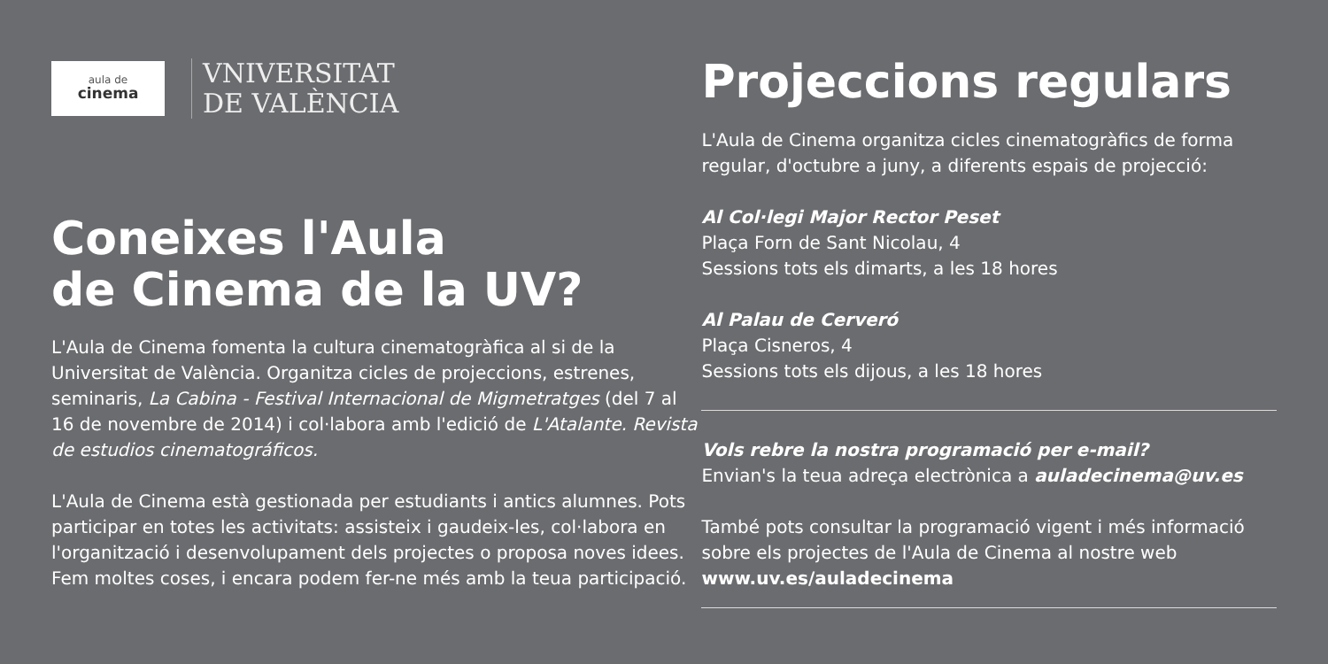aula de
cinema
VNIVERSITAT
DE VALÈNCIA
Coneixes l'Aula
de Cinema de la UV?
L'Aula de Cinema fomenta la cultura cinematogràfica al si de la Universitat de València. Organitza cicles de projeccions, estrenes, seminaris, La Cabina - Festival Internacional de Migmetratges (del 7 al 16 de novembre de 2014) i col·labora amb l'edició de L'Atalante. Revista de estudios cinematográficos.
L'Aula de Cinema està gestionada per estudiants i antics alumnes. Pots participar en totes les activitats: assisteix i gaudeix-les, col·labora en l'organització i desenvolupament dels projectes o proposa noves idees. Fem moltes coses, i encara podem fer-ne més amb la teua participació.
Projeccions regulars
L'Aula de Cinema organitza cicles cinematogràfics de forma regular, d'octubre a juny, a diferents espais de projecció:
Al Col·legi Major Rector Peset
Plaça Forn de Sant Nicolau, 4
Sessions tots els dimarts, a les 18 hores
Al Palau de Cerveró
Plaça Cisneros, 4
Sessions tots els dijous, a les 18 hores
Vols rebre la nostra programació per e-mail?
Envian's la teua adreça electrònica a auladecinema@uv.es
També pots consultar la programació vigent i més informació sobre els projectes de l'Aula de Cinema al nostre web www.uv.es/auladecinema